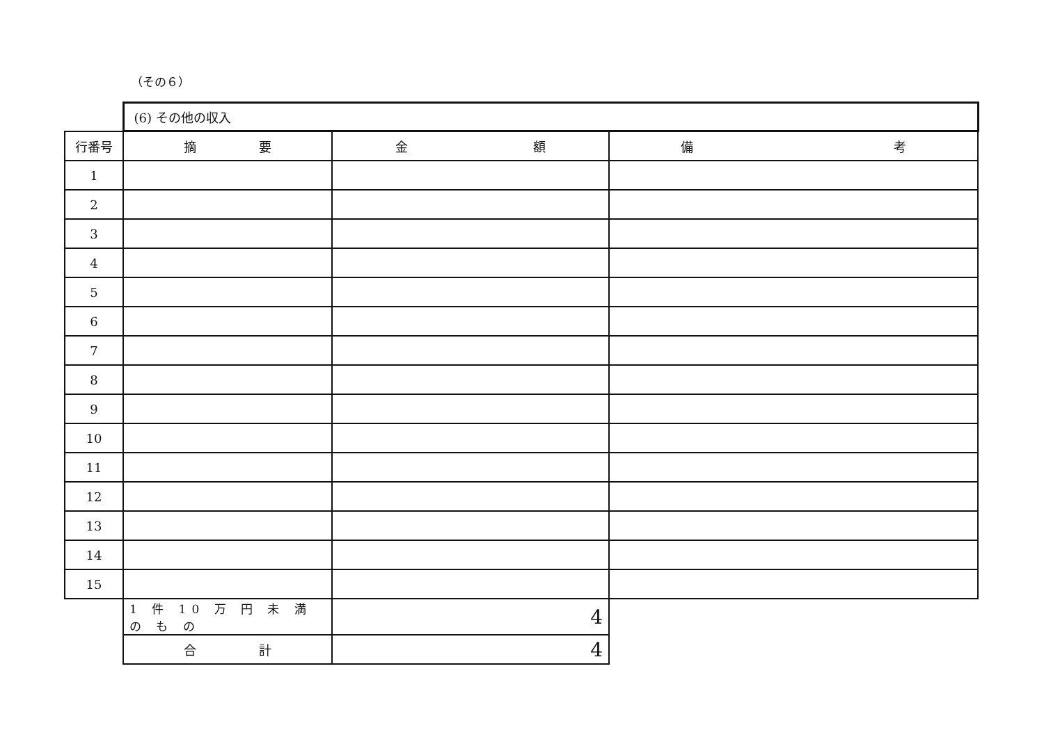（その６）
| | (6) その他の収入 | | |
| 行番号 | 摘 要 | 金 額 | 備 考 |
| 1 | | | |
| 2 | | | |
| 3 | | | |
| 4 | | | |
| 5 | | | |
| 6 | | | |
| 7 | | | |
| 8 | | | |
| 9 | | | |
| 10 | | | |
| 11 | | | |
| 12 | | | |
| 13 | | | |
| 14 | | | |
| 15 | | | |
| | 1 件 10 万 円 未 満 の も の | 4 | |
| | 合 計 | 4 | |